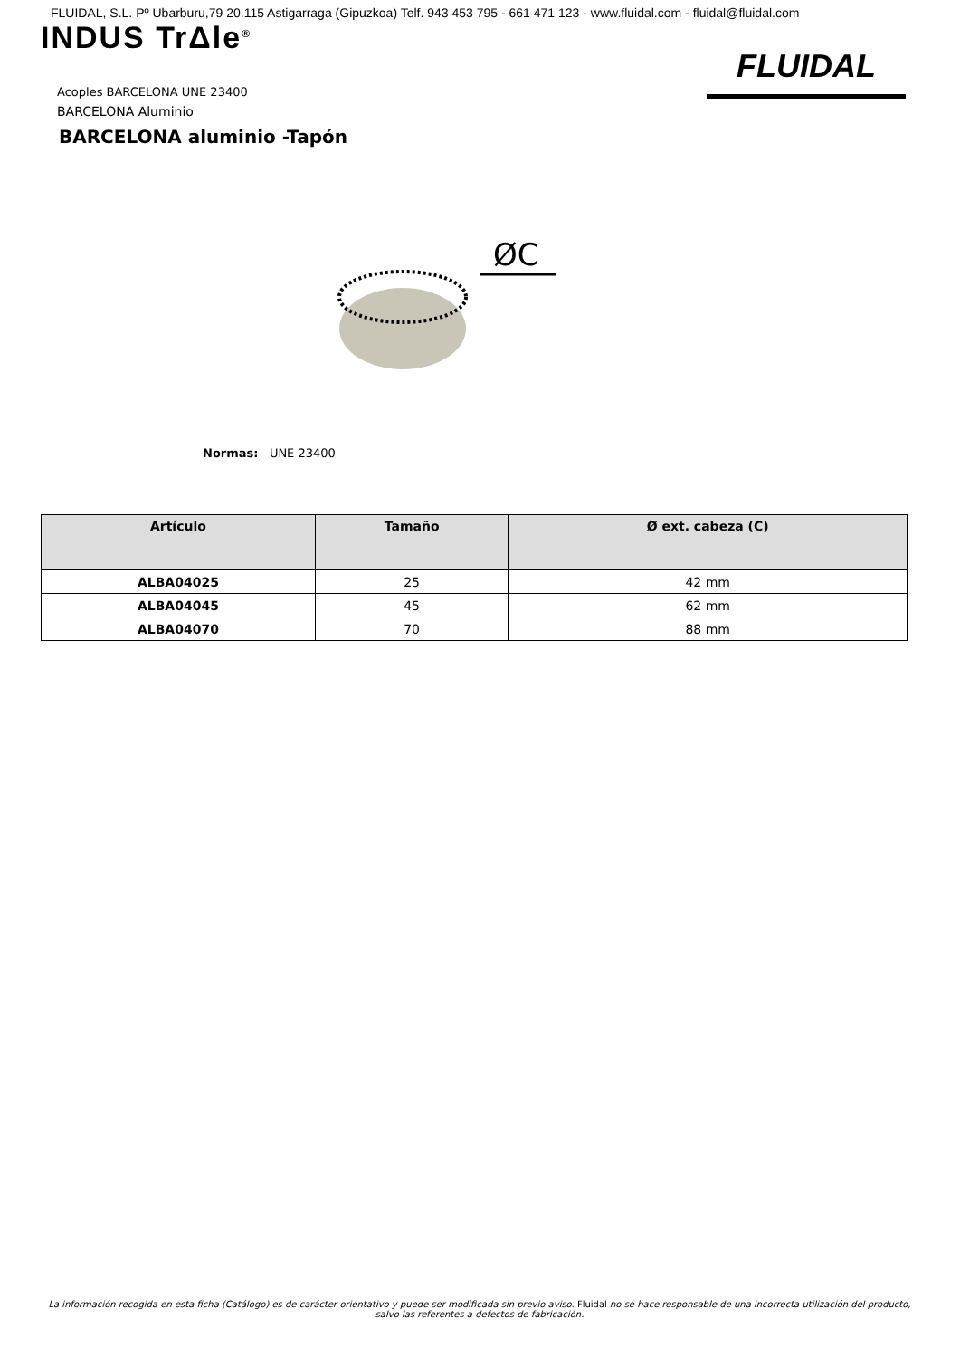FLUIDAL, S.L. Pº Ubarburu,79 20.115 Astigarraga (Gipuzkoa) Telf. 943 453 795 - 661 471 123 - www.fluidal.com - fluidal@fluidal.com
INDUS TrΔle<sup>®</sup>
FLUIDAL
Acoples BARCELONA UNE 23400
BARCELONA Aluminio
BARCELONA aluminio -Tapón
ØC
Normas: UNE 23400
| Artículo | Tamaño | Ø ext. cabeza (C) |
| --- | --- | --- |
| ALBA04025 | 25 | 42 mm |
| ALBA04045 | 45 | 62 mm |
| ALBA04070 | 70 | 88 mm |
La información recogida en esta ficha (Catálogo) es de carácter orientativo y puede ser modificada sin previo aviso. Fluidal no se hace responsable de una incorrecta utilización del producto, salvo las referentes a defectos de fabricación.